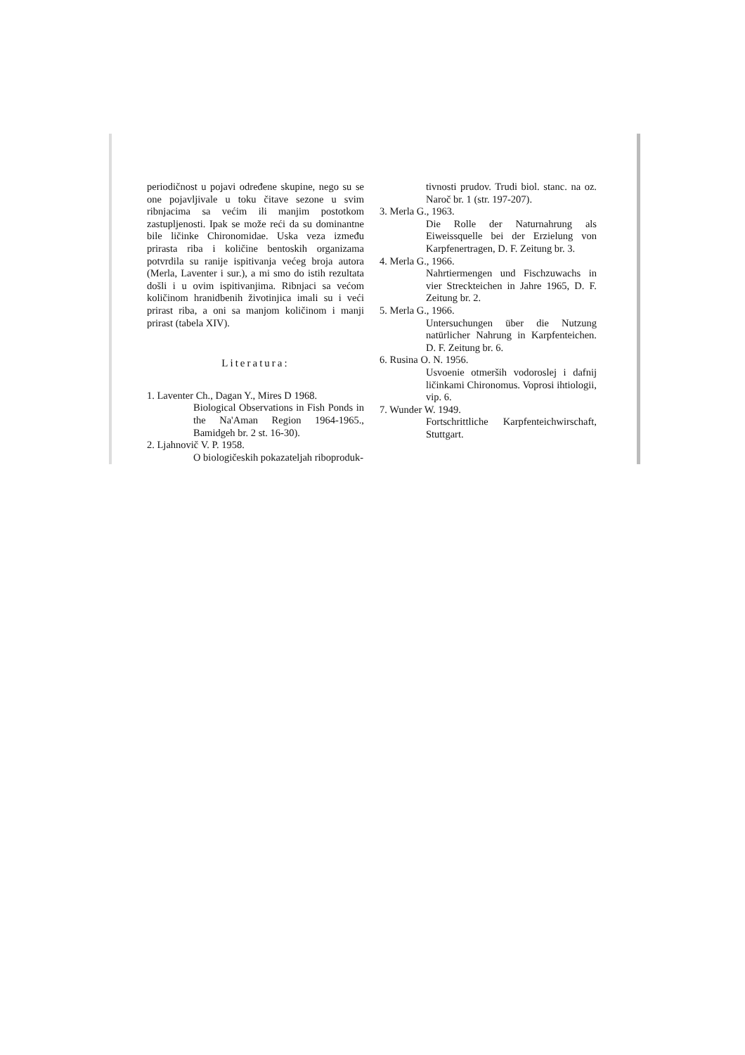periodičnost u pojavi određene skupine, nego su se one pojavljivale u toku čitave sezone u svim ribnjacima sa većim ili manjim postotkom zastupljenosti. Ipak se može reći da su dominantne bile ličinke Chironomidae. Uska veza između prirasta riba i količine bentoskih organizama potvrdila su ranije ispitivanja većeg broja autora (Merla, Laventer i sur.), a mi smo do istih rezultata došli i u ovim ispitivanjima. Ribnjaci sa većom količinom hranidbenih životinjica imali su i veći prirast riba, a oni sa manjom količinom i manji prirast (tabela XIV).
Literatura:
1. Laventer Ch., Dagan Y., Mires D 1968.
Biological Observations in Fish Ponds in the Na'Aman Region 1964-1965., Bamidgeh br. 2 st. 16-30).
2. Ljahnovič V. P. 1958.
O biologičeskih pokazateljah riboproduk-
tivnosti prudov. Trudi biol. stanc. na oz. Naroč br. 1 (str. 197-207).
3. Merla G., 1963.
Die Rolle der Naturnahrung als Eiweissquelle bei der Erzielung von Karpfenertragen, D. F. Zeitung br. 3.
4. Merla G., 1966.
Nahrtiermengen und Fischzuwachs in vier Streckteichen in Jahre 1965, D. F. Zeitung br. 2.
5. Merla G., 1966.
Untersuchungen über die Nutzung natürlicher Nahrung in Karpfenteichen. D. F. Zeitung br. 6.
6. Rusina O. N. 1956.
Usvoenie otmerših vodoroslej i dafnij ličinkami Chironomus. Voprosi ihtiologii, vip. 6.
7. Wunder W. 1949.
Fortschrittliche Karpfenteichwirschaft, Stuttgart.